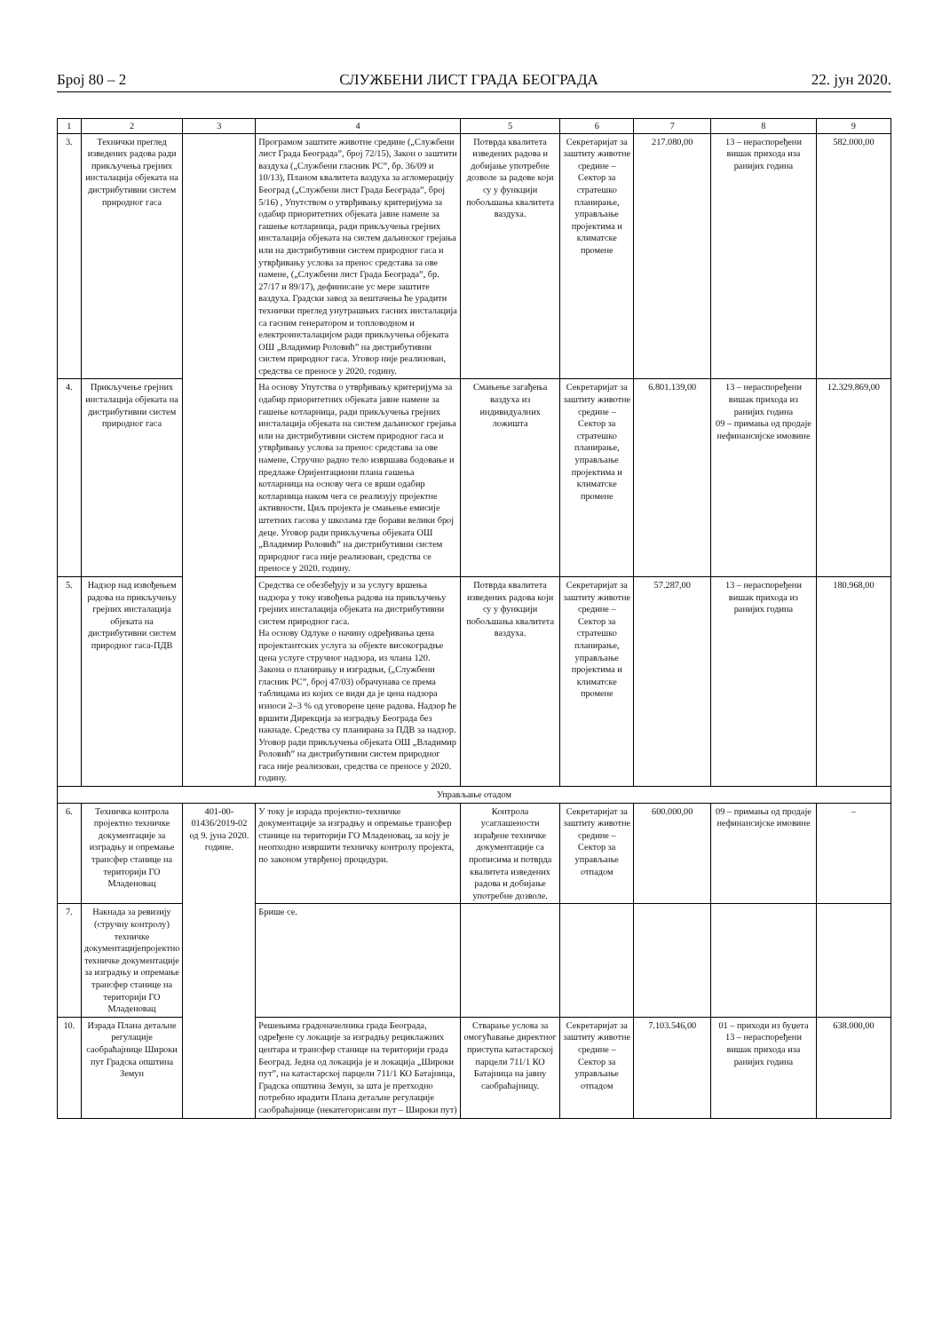Број 80 – 2 СЛУЖБЕНИ ЛИСТ ГРАДА БЕОГРАДА 22. јун 2020.
| 1 | 2 | 3 | 4 | 5 | 6 | 7 | 8 | 9 |
| --- | --- | --- | --- | --- | --- | --- | --- | --- |
| 3. | Технички преглед изведених радова ради прикључења грејних инсталација објеката на дистрибутивни систем природног гаса | | Програмом заштите животне средине („Службени лист Града Београда”, број 72/15), Закон о заштити ваздуха („Службени гласник РС”, бр. 36/09 и 10/13), Планом квалитета ваздуха за агломерацију Београд („Службени лист Града Београда”, број 5/16) , Упутством о утврђивању критеријума за одабир приоритетних објеката јавне намене за гашење котларница, ради прикључења грејних инсталација објеката на систем даљинског грејања или на дистрибутивни систем природног гаса и утврђивању услова за пренос средстава за ове намене, („Службени лист Града Београда”, бр. 27/17 и 89/17), дефинисане ус мере заштите ваздуха. Градски завод за вештачења ће урадити технички преглед унутрашњих гасних инсталација са гасним генератором и топловодном и електроинсталацијом ради прикључења објеката ОШ „Владимир Роловић” на дистрибутивни систем природног гаса. Уговор није реализован, средства се преносе у 2020. годину. | Потврда квалитета изведених радова и добијање употребне дозволе за радове који су у функцији побољшања квалитета ваздуха. | Секретаријат за заштиту животне средине – Сектор за стратешко планирање, управљање пројектима и климатске промене | 217.080,00 | 13 – нераспоређени вишак прихода иза ранијих година | 582.000,00 |
| 4. | Прикључење грејних инсталација објеката на дистрибутивни систем природног гаса | | На основу Упутства о утврђивању критеријума за одабир приоритетних објеката јавне намене за гашење котларница, ради прикључења грејних инсталација објеката на систем даљинског грејања или на дистрибутивни систем природног гаса и утврђивању услова за пренос средстава за ове намене, Стручно радно тело извршава бодовање и предлаже Оријентациони плана гашења котларница на основу чега се врши одабир котларница наком чега се реализују пројектне активности. Циљ пројекта је смањење емисије штетних гасова у школама где борави велики број деце. Уговор ради прикључења објеката ОШ „Владимир Роловић” на дистрибутивни систем природног гаса није реализован, средства се преносе у 2020. годину. | Смањење загађења ваздуха из индивидуалних ложишта | Секретаријат за заштиту животне средине – Сектор за стратешко планирање, управљање пројектима и климатске промене | 6.801.139,00 | 13 – нераспоређени вишак прихода из ранијих година 09 – примања од продаје нефинансијске имовине | 12.329.869,00 |
| 5. | Надзор над извођењем радова на прикључењу грејних инсталација објеката на дистрибутивни систем природног гаса-ПДВ | | Средства се обезбеђују и за услугу вршења надзора у току извођења радова на прикључењу грејних инсталација објеката на дистрибутивни систем природног гаса. На основу Одлуке о начину одређивања цена пројектантских услуга за објекте високоградње цена услуге стручног надзора, из члана 120. Закона о планирању и изградњи, („Службени гласник РС”, број 47/03) обрачунава се према таблицама из којих се види да је цена надзора износи 2–3 % од уговорене цене радова. Надзор ће вршити Дирекција за изградњу Београда без накнаде. Средства су планирана за ПДВ за надзор. Уговор ради прикључења објеката ОШ „Владимир Роловић” на дистрибутивни систем природног гаса није реализован, средства се преносе у 2020. годину. | Потврда квалитета изведених радова који су у функцији побољшања квалитета ваздуха. | Секретаријат за заштиту животне средине – Сектор за стратешко планирање, управљање пројектима и климатске промене | 57.287,00 | 13 – нераспоређени вишак прихода из ранијих година | 180.968,00 |
| Управљање отадом | | | | | | | | |
| 6. | Техничка контрола пројектно техничке документације за изградњу и опремање трансфер станице на територији ГО Младеновац | 401-00-01436/2019-02 од 9. јуна 2020. године. | У току је израда пројектно-техничке документације за изградњу и опремање трансфер станице на територији ГО Младеновац, за коју је неопходно извршити техничку контролу пројекта, по законом утврђеној процедури. | Контрола усаглашености израђене техничке документације са прописима и потврда квалитета изведених радова и добијање употребне дозволе. | Секретаријат за заштиту животне средине – Сектор за управљање отпадом | 600.000,00 | 09 – примања од продаје нефинансијске имовине | – |
| 7. | Накнада за ревизију (стручну контролу) техничке документацијепројектно техничке документације за изградњу и опремање трансфер станице на територији ГО Младеновац | | Брише се. | | | | | |
| 10. | Израда Плана детаљне регулације саобраћајнице Широки пут Градска општина Земун | | Решењима градоначелника града Београда, одређене су локације за изградњу рециклажних центара и трансфер станице на територији града Београд. Једна од локација је и локација „Широки пут”, на катастарској парцели 711/1 КО Батајница, Градска општина Земун, за шта је претходно потребно ирадити Плана детаљне регулације саобраћајнице (некатегорисани пут – Широки пут) | Стварање услова за омогућавање директног приступа катастарској парцели 711/1 КО Батајница на јавну саобраћајницу. | Секретаријат за заштиту животне средине – Сектор за управљање отпадом | 7.103.546,00 | 01 – приходи из буџета 13 – нераспоређени вишак прихода иза ранијих година | 638.000,00 |